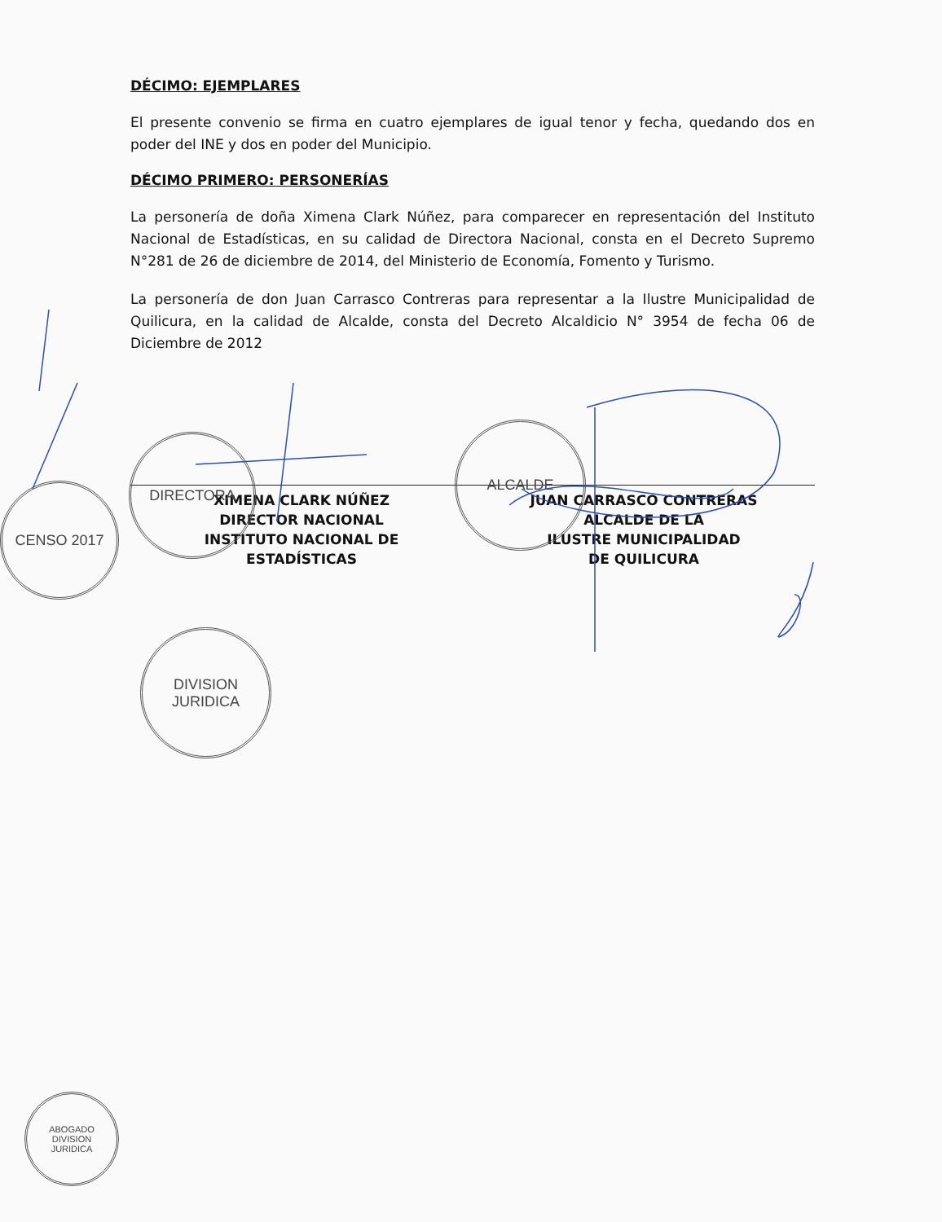DÉCIMO: EJEMPLARES
El presente convenio se firma en cuatro ejemplares de igual tenor y fecha, quedando dos en poder del INE y dos en poder del Municipio.
DÉCIMO PRIMERO: PERSONERÍAS
La personería de doña Ximena Clark Núñez, para comparecer en representación del Instituto Nacional de Estadísticas, en su calidad de Directora Nacional, consta en el Decreto Supremo N°281 de 26 de diciembre de 2014, del Ministerio de Economía, Fomento y Turismo.
La personería de don Juan Carrasco Contreras para representar a la Ilustre Municipalidad de Quilicura, en la calidad de Alcalde, consta del Decreto Alcaldicio N° 3954 de fecha 06 de Diciembre de 2012
XIMENA CLARK NÚÑEZ
DIRECTOR NACIONAL
INSTITUTO NACIONAL DE
ESTADÍSTICAS
JUAN CARRASCO CONTRERAS
ALCALDE DE LA
ILUSTRE MUNICIPALIDAD
DE QUILICURA
DIRECTORA
ALCALDE
CENSO 2017
DIVISION
JURIDICA
ABOGADO
DIVISION
JURIDICA